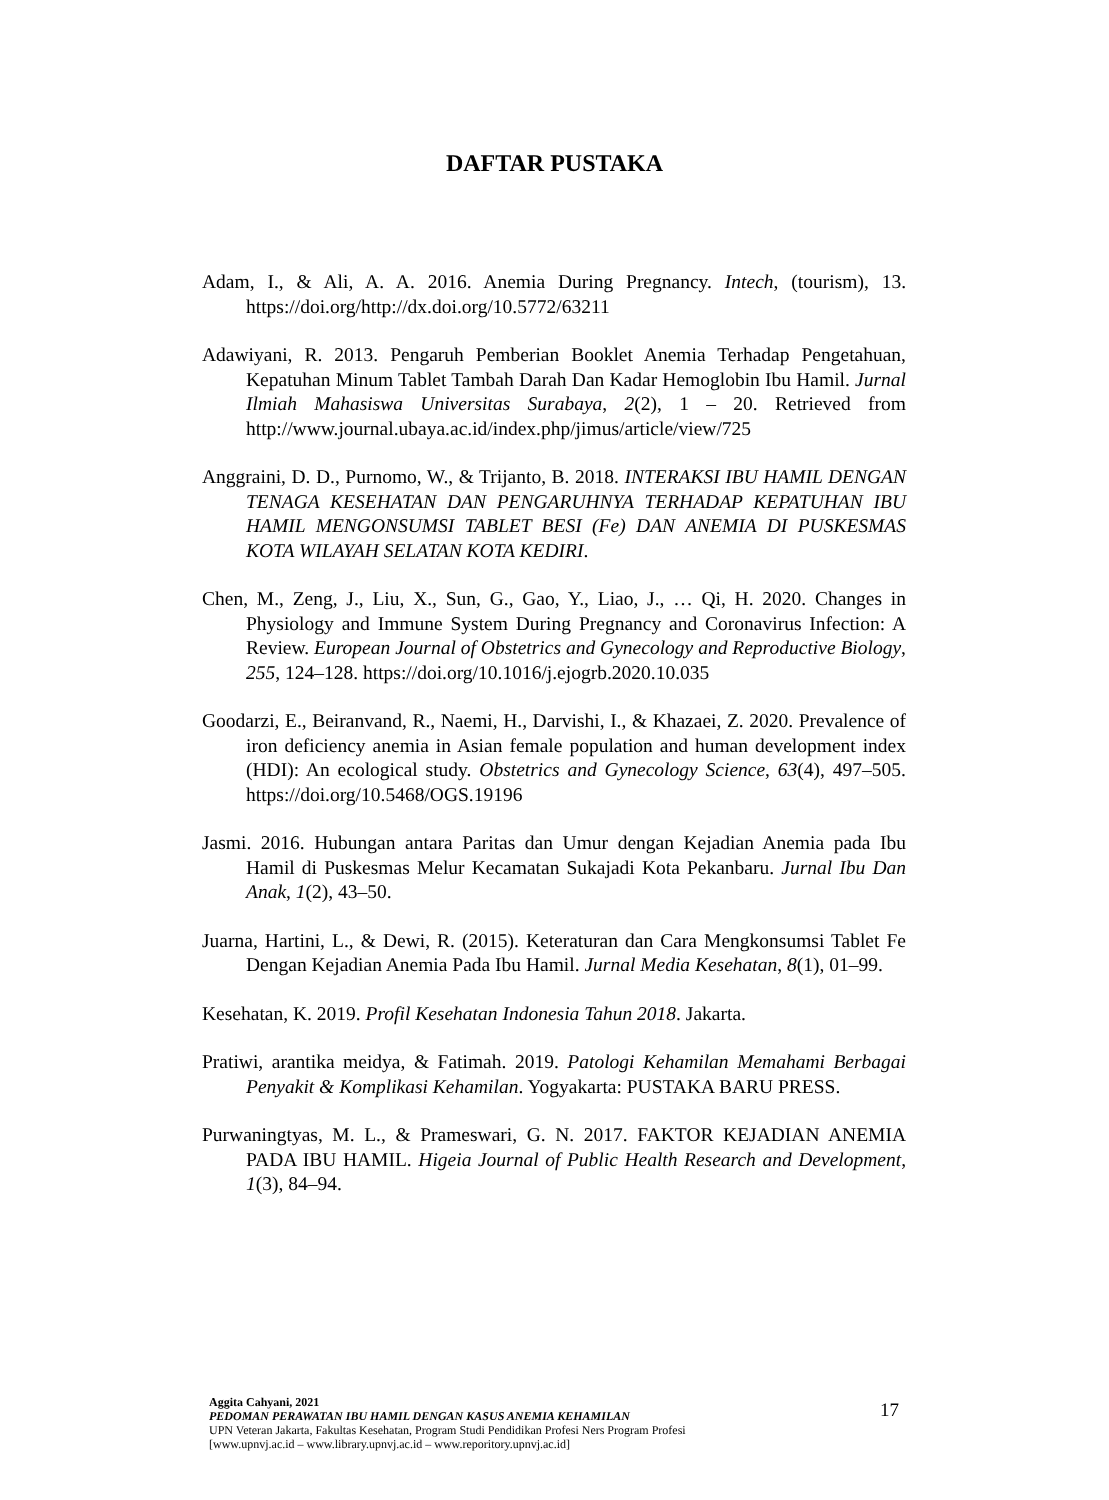DAFTAR PUSTAKA
Adam, I., & Ali, A. A. 2016. Anemia During Pregnancy. Intech, (tourism), 13. https://doi.org/http://dx.doi.org/10.5772/63211
Adawiyani, R. 2013. Pengaruh Pemberian Booklet Anemia Terhadap Pengetahuan, Kepatuhan Minum Tablet Tambah Darah Dan Kadar Hemoglobin Ibu Hamil. Jurnal Ilmiah Mahasiswa Universitas Surabaya, 2(2), 1 – 20. Retrieved from http://www.journal.ubaya.ac.id/index.php/jimus/article/view/725
Anggraini, D. D., Purnomo, W., & Trijanto, B. 2018. INTERAKSI IBU HAMIL DENGAN TENAGA KESEHATAN DAN PENGARUHNYA TERHADAP KEPATUHAN IBU HAMIL MENGONSUMSI TABLET BESI (Fe) DAN ANEMIA DI PUSKESMAS KOTA WILAYAH SELATAN KOTA KEDIRI.
Chen, M., Zeng, J., Liu, X., Sun, G., Gao, Y., Liao, J., … Qi, H. 2020. Changes in Physiology and Immune System During Pregnancy and Coronavirus Infection: A Review. European Journal of Obstetrics and Gynecology and Reproductive Biology, 255, 124–128. https://doi.org/10.1016/j.ejogrb.2020.10.035
Goodarzi, E., Beiranvand, R., Naemi, H., Darvishi, I., & Khazaei, Z. 2020. Prevalence of iron deficiency anemia in Asian female population and human development index (HDI): An ecological study. Obstetrics and Gynecology Science, 63(4), 497–505. https://doi.org/10.5468/OGS.19196
Jasmi. 2016. Hubungan antara Paritas dan Umur dengan Kejadian Anemia pada Ibu Hamil di Puskesmas Melur Kecamatan Sukajadi Kota Pekanbaru. Jurnal Ibu Dan Anak, 1(2), 43–50.
Juarna, Hartini, L., & Dewi, R. (2015). Keteraturan dan Cara Mengkonsumsi Tablet Fe Dengan Kejadian Anemia Pada Ibu Hamil. Jurnal Media Kesehatan, 8(1), 01–99.
Kesehatan, K. 2019. Profil Kesehatan Indonesia Tahun 2018. Jakarta.
Pratiwi, arantika meidya, & Fatimah. 2019. Patologi Kehamilan Memahami Berbagai Penyakit & Komplikasi Kehamilan. Yogyakarta: PUSTAKA BARU PRESS.
Purwaningtyas, M. L., & Prameswari, G. N. 2017. FAKTOR KEJADIAN ANEMIA PADA IBU HAMIL. Higeia Journal of Public Health Research and Development, 1(3), 84–94.
Aggita Cahyani, 2021
PEDOMAN PERAWATAN IBU HAMIL DENGAN KASUS ANEMIA KEHAMILAN
UPN Veteran Jakarta, Fakultas Kesehatan, Program Studi Pendidikan Profesi Ners Program Profesi
[www.upnvj.ac.id – www.library.upnvj.ac.id – www.reporitory.upnvj.ac.id]
17